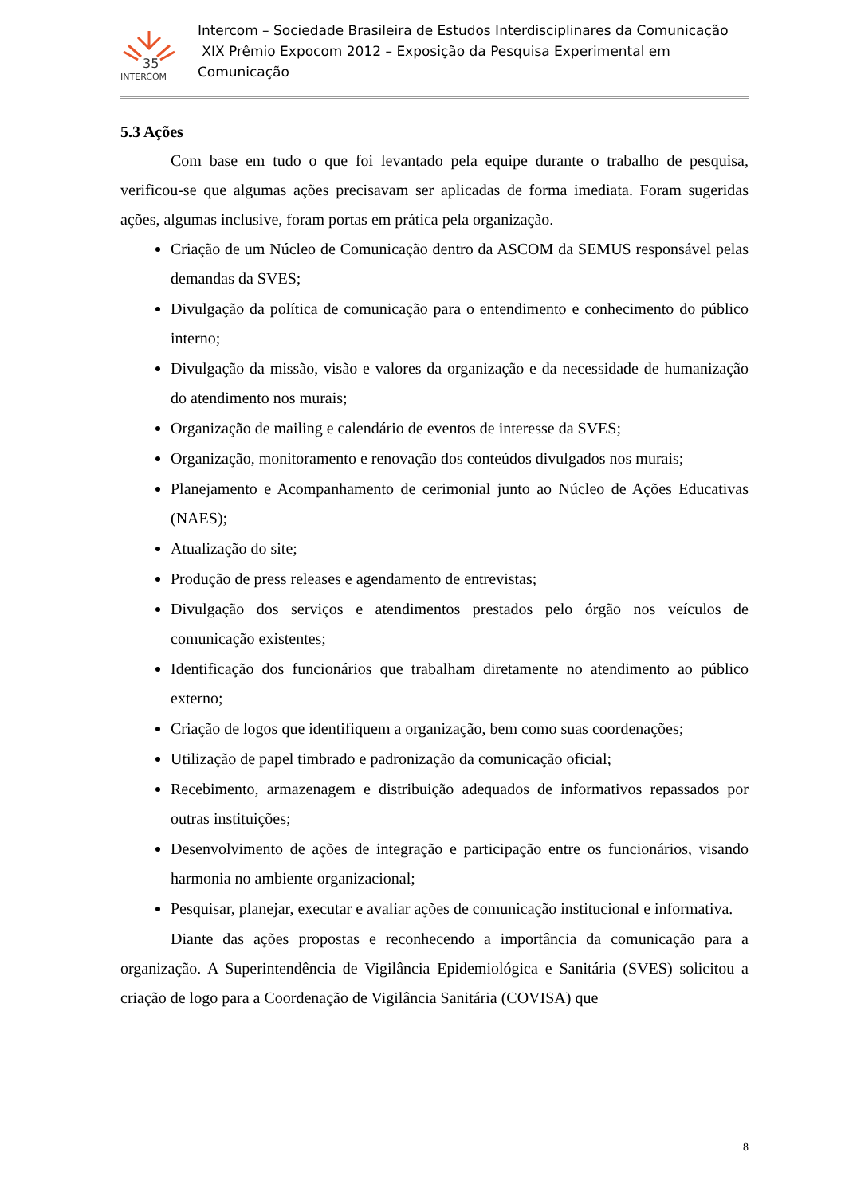35
INTERCOM
Intercom – Sociedade Brasileira de Estudos Interdisciplinares da Comunicação
XIX Prêmio Expocom 2012 – Exposição da Pesquisa Experimental em Comunicação
5.3 Ações
Com base em tudo o que foi levantado pela equipe durante o trabalho de pesquisa, verificou-se que algumas ações precisavam ser aplicadas de forma imediata. Foram sugeridas ações, algumas inclusive, foram portas em prática pela organização.
Criação de um Núcleo de Comunicação dentro da ASCOM da SEMUS responsável pelas demandas da SVES;
Divulgação da política de comunicação para o entendimento e conhecimento do público interno;
Divulgação da missão, visão e valores da organização e da necessidade de humanização do atendimento nos murais;
Organização de mailing e calendário de eventos de interesse da SVES;
Organização, monitoramento e renovação dos conteúdos divulgados nos murais;
Planejamento e Acompanhamento de cerimonial junto ao Núcleo de Ações Educativas (NAES);
Atualização do site;
Produção de press releases e agendamento de entrevistas;
Divulgação dos serviços e atendimentos prestados pelo órgão nos veículos de comunicação existentes;
Identificação dos funcionários que trabalham diretamente no atendimento ao público externo;
Criação de logos que identifiquem a organização, bem como suas coordenações;
Utilização de papel timbrado e padronização da comunicação oficial;
Recebimento, armazenagem e distribuição adequados de informativos repassados por outras instituições;
Desenvolvimento de ações de integração e participação entre os funcionários, visando harmonia no ambiente organizacional;
Pesquisar, planejar, executar e avaliar ações de comunicação institucional e informativa.
Diante das ações propostas e reconhecendo a importância da comunicação para a organização. A Superintendência de Vigilância Epidemiológica e Sanitária (SVES) solicitou a criação de logo para a Coordenação de Vigilância Sanitária (COVISA) que
8